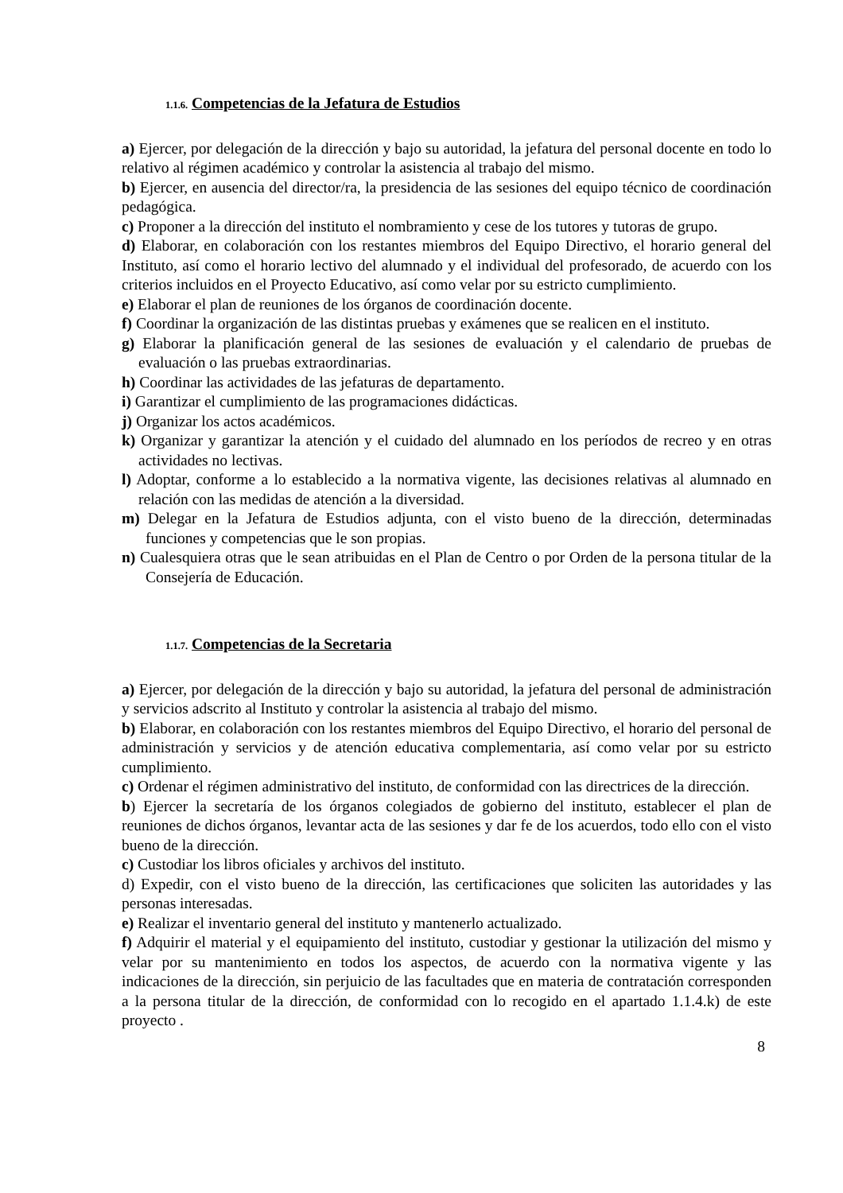1.1.6. Competencias de la Jefatura de Estudios
a) Ejercer, por delegación de la dirección y bajo su autoridad, la jefatura del personal docente en todo lo relativo al régimen académico y controlar la asistencia al trabajo del mismo.
b) Ejercer, en ausencia del director/ra, la presidencia de las sesiones del equipo técnico de coordinación pedagógica.
c) Proponer a la dirección del instituto el nombramiento y cese de los tutores y tutoras de grupo.
d) Elaborar, en colaboración con los restantes miembros del Equipo Directivo, el horario general del Instituto, así como el horario lectivo del alumnado y el individual del profesorado, de acuerdo con los criterios incluidos en el Proyecto Educativo, así como velar por su estricto cumplimiento.
e) Elaborar el plan de reuniones de los órganos de coordinación docente.
f) Coordinar la organización de las distintas pruebas y exámenes que se realicen en el instituto.
g) Elaborar la planificación general de las sesiones de evaluación y el calendario de pruebas de evaluación o las pruebas extraordinarias.
h) Coordinar las actividades de las jefaturas de departamento.
i) Garantizar el cumplimiento de las programaciones didácticas.
j) Organizar los actos académicos.
k) Organizar y garantizar la atención y el cuidado del alumnado en los períodos de recreo y en otras actividades no lectivas.
l) Adoptar, conforme a lo establecido a la normativa vigente, las decisiones relativas al alumnado en relación con las medidas de atención a la diversidad.
m) Delegar en la Jefatura de Estudios adjunta, con el visto bueno de la dirección, determinadas funciones y competencias que le son propias.
n) Cualesquiera otras que le sean atribuidas en el Plan de Centro o por Orden de la persona titular de la Consejería de Educación.
1.1.7. Competencias de la Secretaria
a) Ejercer, por delegación de la dirección y bajo su autoridad, la jefatura del personal de administración y servicios adscrito al Instituto y controlar la asistencia al trabajo del mismo.
b) Elaborar, en colaboración con los restantes miembros del Equipo Directivo, el horario del personal de administración y servicios y de atención educativa complementaria, así como velar por su estricto cumplimiento.
c) Ordenar el régimen administrativo del instituto, de conformidad con las directrices de la dirección.
b) Ejercer la secretaría de los órganos colegiados de gobierno del instituto, establecer el plan de reuniones de dichos órganos, levantar acta de las sesiones y dar fe de los acuerdos, todo ello con el visto bueno de la dirección.
c) Custodiar los libros oficiales y archivos del instituto.
d) Expedir, con el visto bueno de la dirección, las certificaciones que soliciten las autoridades y las personas interesadas.
e) Realizar el inventario general del instituto y mantenerlo actualizado.
f) Adquirir el material y el equipamiento del instituto, custodiar y gestionar la utilización del mismo y velar por su mantenimiento en todos los aspectos, de acuerdo con la normativa vigente y las indicaciones de la dirección, sin perjuicio de las facultades que en materia de contratación corresponden a la persona titular de la dirección, de conformidad con lo recogido en el apartado 1.1.4.k) de este proyecto .
8